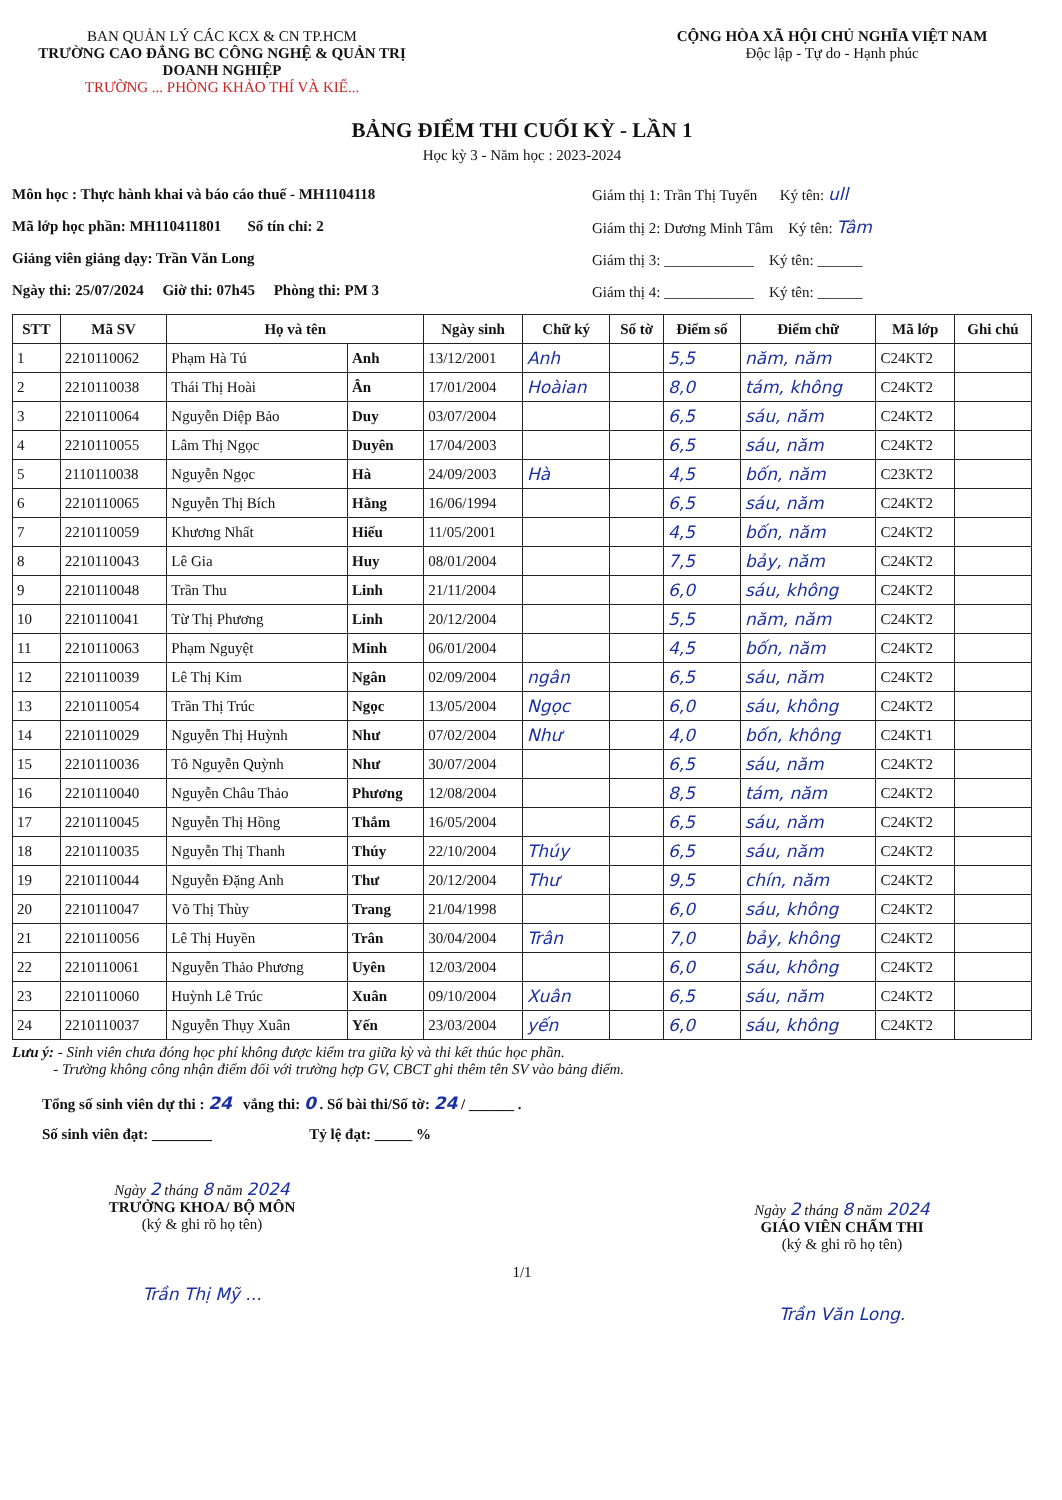BAN QUẢN LÝ CÁC KCX & CN TP.HCM
TRƯỜNG CAO ĐẲNG BC CÔNG NGHỆ & QUẢN TRỊ DOANH NGHIỆP
TRƯỜNG ... PHÒNG KHẢO THÍ VÀ KIỂ...
CỘNG HÒA XÃ HỘI CHỦ NGHĨA VIỆT NAM
Độc lập - Tự do - Hạnh phúc
BẢNG ĐIỂM THI CUỐI KỲ - LẦN 1
Học kỳ 3 - Năm học : 2023-2024
Môn học : Thực hành khai và báo cáo thuế - MH1104118
Mã lớp học phần: MH110411801 Số tín chỉ: 2
Giảng viên giảng dạy: Trần Văn Long
Ngày thi: 25/07/2024 Giờ thi: 07h45 Phòng thi: PM 3
Giám thị 1: Trần Thị Tuyến Ký tên: ull
Giám thị 2: Dương Minh Tâm Ký tên: Tâm
Giám thị 3: ____________ Ký tên: ______
Giám thị 4: ____________ Ký tên: ______
| STT | Mã SV | Họ và tên | | Ngày sinh | Chữ ký | Số tờ | Điểm số | Điểm chữ | Mã lớp | Ghi chú |
| --- | --- | --- | --- | --- | --- | --- | --- | --- | --- | --- |
| 1 | 2210110062 | Phạm Hà Tú | Anh | 13/12/2001 | Anh | | 5,5 | năm, năm | C24KT2 | |
| 2 | 2210110038 | Thái Thị Hoài | Ân | 17/01/2004 | Hoàian | | 8,0 | tám, không | C24KT2 | |
| 3 | 2210110064 | Nguyễn Diệp Bảo | Duy | 03/07/2004 | | | 6,5 | sáu, năm | C24KT2 | |
| 4 | 2210110055 | Lâm Thị Ngọc | Duyên | 17/04/2003 | | | 6,5 | sáu, năm | C24KT2 | |
| 5 | 2110110038 | Nguyễn Ngọc | Hà | 24/09/2003 | Hà | | 4,5 | bốn, năm | C23KT2 | |
| 6 | 2210110065 | Nguyễn Thị Bích | Hằng | 16/06/1994 | | | 6,5 | sáu, năm | C24KT2 | |
| 7 | 2210110059 | Khương Nhất | Hiếu | 11/05/2001 | | | 4,5 | bốn, năm | C24KT2 | |
| 8 | 2210110043 | Lê Gia | Huy | 08/01/2004 | | | 7,5 | bảy, năm | C24KT2 | |
| 9 | 2210110048 | Trần Thu | Linh | 21/11/2004 | | | 6,0 | sáu, không | C24KT2 | |
| 10 | 2210110041 | Từ Thị Phương | Linh | 20/12/2004 | | | 5,5 | năm, năm | C24KT2 | |
| 11 | 2210110063 | Phạm Nguyệt | Minh | 06/01/2004 | | | 4,5 | bốn, năm | C24KT2 | |
| 12 | 2210110039 | Lê Thị Kim | Ngân | 02/09/2004 | ngân | | 6,5 | sáu, năm | C24KT2 | |
| 13 | 2210110054 | Trần Thị Trúc | Ngọc | 13/05/2004 | Ngọc | | 6,0 | sáu, không | C24KT2 | |
| 14 | 2210110029 | Nguyễn Thị Huỳnh | Như | 07/02/2004 | Như | | 4,0 | bốn, không | C24KT1 | |
| 15 | 2210110036 | Tô Nguyễn Quỳnh | Như | 30/07/2004 | | | 6,5 | sáu, năm | C24KT2 | |
| 16 | 2210110040 | Nguyễn Châu Thảo | Phương | 12/08/2004 | | | 8,5 | tám, năm | C24KT2 | |
| 17 | 2210110045 | Nguyễn Thị Hồng | Thắm | 16/05/2004 | | | 6,5 | sáu, năm | C24KT2 | |
| 18 | 2210110035 | Nguyễn Thị Thanh | Thúy | 22/10/2004 | Thúy | | 6,5 | sáu, năm | C24KT2 | |
| 19 | 2210110044 | Nguyễn Đặng Anh | Thư | 20/12/2004 | Thư | | 9,5 | chín, năm | C24KT2 | |
| 20 | 2210110047 | Võ Thị Thùy | Trang | 21/04/1998 | | | 6,0 | sáu, không | C24KT2 | |
| 21 | 2210110056 | Lê Thị Huyền | Trân | 30/04/2004 | Trân | | 7,0 | bảy, không | C24KT2 | |
| 22 | 2210110061 | Nguyễn Thảo Phương | Uyên | 12/03/2004 | | | 6,0 | sáu, không | C24KT2 | |
| 23 | 2210110060 | Huỳnh Lê Trúc | Xuân | 09/10/2004 | Xuân | | 6,5 | sáu, năm | C24KT2 | |
| 24 | 2210110037 | Nguyễn Thụy Xuân | Yến | 23/03/2004 | yến | | 6,0 | sáu, không | C24KT2 | |
Lưu ý: - Sinh viên chưa đóng học phí không được kiểm tra giữa kỳ và thi kết thúc học phần.
- Trường không công nhận điểm đối với trường hợp GV, CBCT ghi thêm tên SV vào bảng điểm.
Tổng số sinh viên dự thi : 24 vắng thi: 0 . Số bài thi/Số tờ: 24 / ______ .
Số sinh viên đạt: ________ Tỷ lệ đạt: _____ %
Ngày 2 tháng 8 năm 2024
TRƯỞNG KHOA/ BỘ MÔN
(ký & ghi rõ họ tên)
Trần Thị Mỹ ...
Ngày 2 tháng 8 năm 2024
GIÁO VIÊN CHẤM THI
(ký & ghi rõ họ tên)
Trần Văn Long.
1/1